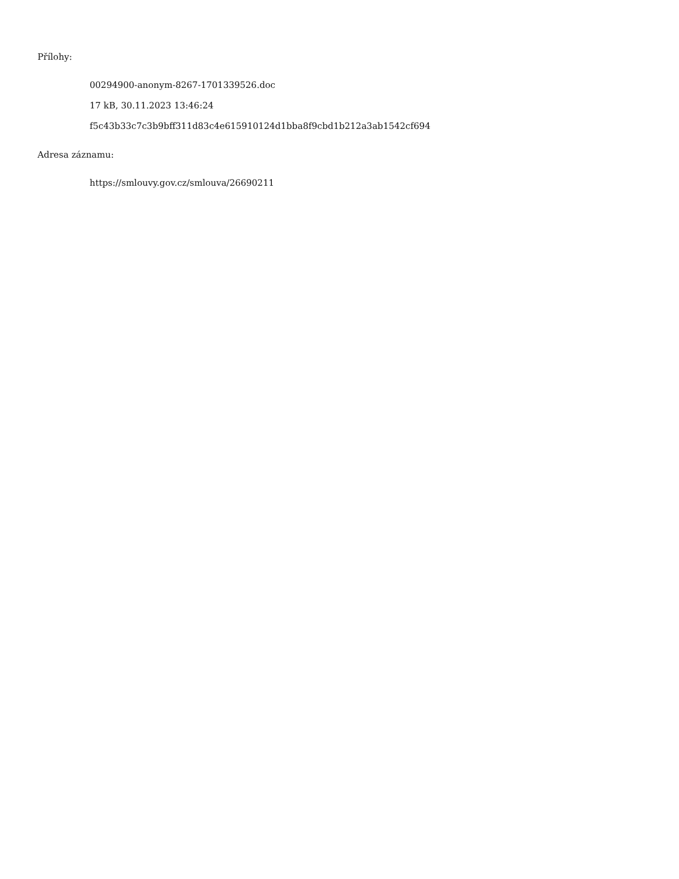Přílohy:
00294900-anonym-8267-1701339526.doc
17 kB, 30.11.2023 13:46:24
f5c43b33c7c3b9bff311d83c4e615910124d1bba8f9cbd1b212a3ab1542cf694
Adresa záznamu:
https://smlouvy.gov.cz/smlouva/26690211